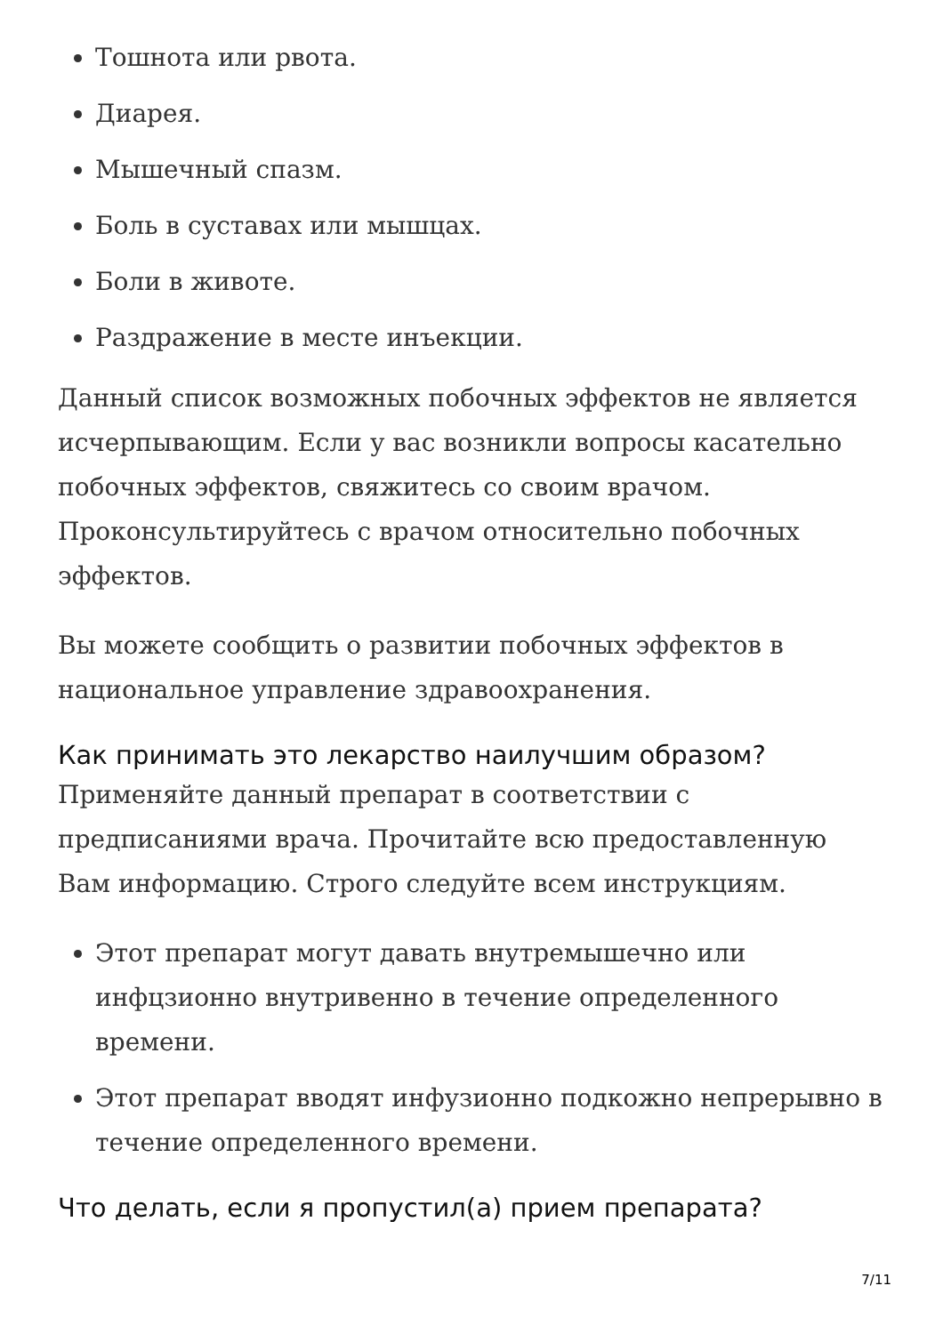Тошнота или рвота.
Диарея.
Мышечный спазм.
Боль в суставах или мышцах.
Боли в животе.
Раздражение в месте инъекции.
Данный список возможных побочных эффектов не является исчерпывающим. Если у вас возникли вопросы касательно побочных эффектов, свяжитесь со своим врачом. Проконсультируйтесь с врачом относительно побочных эффектов.
Вы можете сообщить о развитии побочных эффектов в национальное управление здравоохранения.
Как принимать это лекарство наилучшим образом?
Применяйте данный препарат в соответствии с предписаниями врача. Прочитайте всю предоставленную Вам информацию. Строго следуйте всем инструкциям.
Этот препарат могут давать внутремышечно или инфцзионно внутривенно в течение определенного времени.
Этот препарат вводят инфузионно подкожно непрерывно в течение определенного времени.
Что делать, если я пропустил(а) прием препарата?
7/11